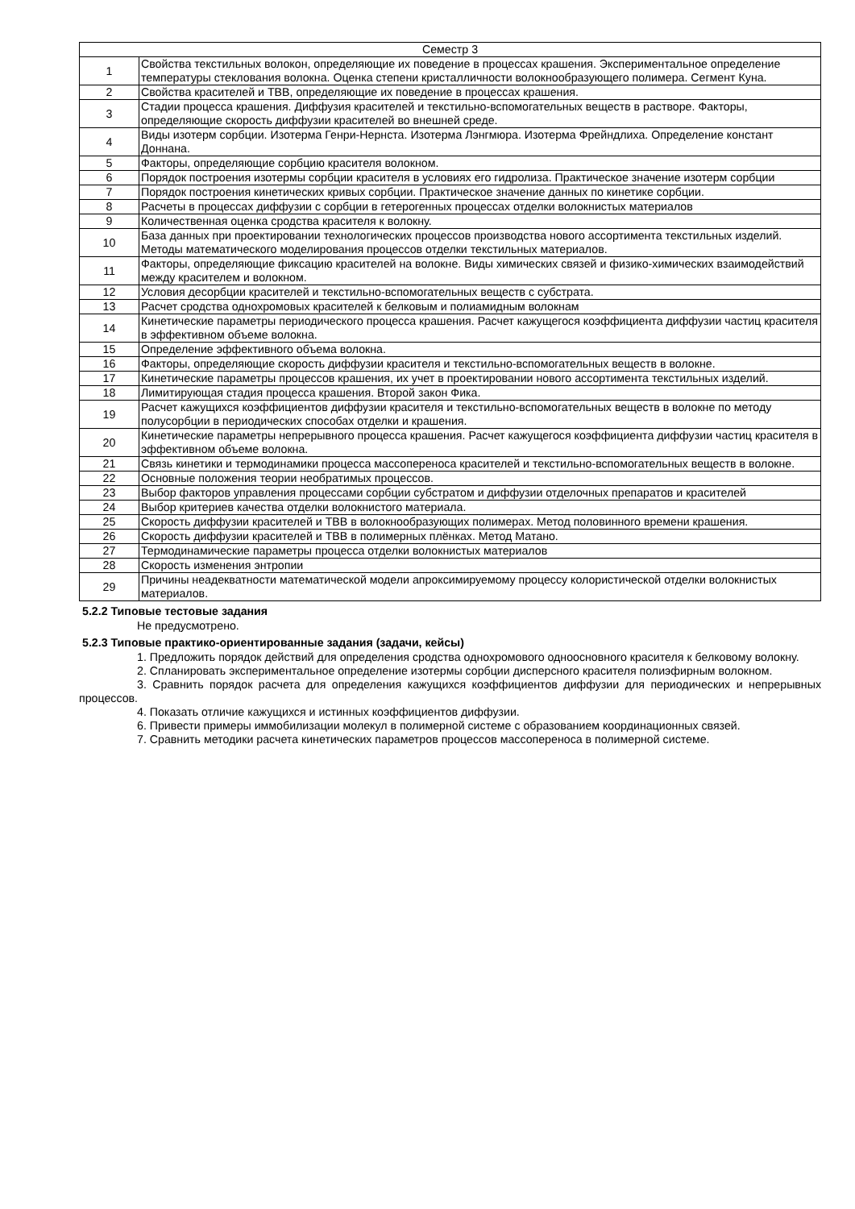| Семестр 3 | |
| --- | --- |
| 1 | Свойства текстильных волокон, определяющие их поведение в процессах крашения. Экспериментальное определение температуры стеклования волокна. Оценка степени кристалличности волокнообразующего полимера. Сегмент Куна. |
| 2 | Свойства красителей и ТВВ, определяющие их поведение в процессах крашения. |
| 3 | Стадии процесса крашения. Диффузия красителей и текстильно-вспомогательных веществ в растворе. Факторы, определяющие скорость диффузии красителей во внешней среде. |
| 4 | Виды изотерм сорбции. Изотерма Генри-Нернста. Изотерма Лэнгмюра. Изотерма Фрейндлиха. Определение констант Доннана. |
| 5 | Факторы, определяющие сорбцию красителя волокном. |
| 6 | Порядок построения изотермы сорбции красителя в условиях его гидролиза. Практическое значение изотерм сорбции |
| 7 | Порядок построения кинетических кривых сорбции. Практическое значение данных по кинетике сорбции. |
| 8 | Расчеты в процессах диффузии с сорбции в гетерогенных процессах отделки волокнистых материалов |
| 9 | Количественная оценка сродства красителя к волокну. |
| 10 | База данных при проектировании технологических процессов производства нового ассортимента текстильных изделий. Методы математического моделирования процессов отделки текстильных материалов. |
| 11 | Факторы, определяющие фиксацию красителей на волокне. Виды химических связей и физико-химических взаимодействий между красителем и волокном. |
| 12 | Условия десорбции красителей и текстильно-вспомогательных веществ с субстрата. |
| 13 | Расчет сродства однохромовых красителей к белковым и полиамидным волокнам |
| 14 | Кинетические параметры периодического процесса крашения. Расчет кажущегося коэффициента диффузии частиц красителя в эффективном объеме волокна. |
| 15 | Определение эффективного объема волокна. |
| 16 | Факторы, определяющие скорость диффузии красителя и текстильно-вспомогательных веществ в волокне. |
| 17 | Кинетические параметры процессов крашения, их учет в проектировании нового ассортимента текстильных изделий. |
| 18 | Лимитирующая стадия процесса крашения. Второй закон Фика. |
| 19 | Расчет кажущихся коэффициентов диффузии красителя и текстильно-вспомогательных веществ в волокне по методу полусорбции в периодических способах отделки и крашения. |
| 20 | Кинетические параметры непрерывного процесса крашения. Расчет кажущегося коэффициента диффузии частиц красителя в эффективном объеме волокна. |
| 21 | Связь кинетики и термодинамики процесса массопереноса красителей и текстильно-вспомогательных веществ в волокне. |
| 22 | Основные положения теории необратимых процессов. |
| 23 | Выбор факторов управления процессами сорбции субстратом и диффузии отделочных препаратов и красителей |
| 24 | Выбор критериев качества отделки волокнистого материала. |
| 25 | Скорость диффузии красителей и ТВВ в волокнообразующих полимерах. Метод половинного времени крашения. |
| 26 | Скорость диффузии красителей и ТВВ в полимерных плёнках. Метод Матано. |
| 27 | Термодинамические параметры процесса отделки волокнистых материалов |
| 28 | Скорость изменения энтропии |
| 29 | Причины неадекватности математической модели апроксимируемому процессу колористической отделки волокнистых материалов. |
5.2.2 Типовые тестовые задания
Не предусмотрено.
5.2.3 Типовые практико-ориентированные задания (задачи, кейсы)
1. Предложить порядок действий для определения сродства однохромового одноосновного красителя к белковому волокну.
2. Спланировать экспериментальное определение изотермы сорбции дисперсного красителя полиэфирным волокном.
3. Сравнить порядок расчета для определения кажущихся коэффициентов диффузии для периодических и непрерывных процессов.
4. Показать отличие кажущихся и истинных коэффициентов диффузии.
6. Привести примеры иммобилизации молекул в полимерной системе с образованием координационных связей.
7. Сравнить методики расчета кинетических параметров процессов массопереноса в полимерной системе.